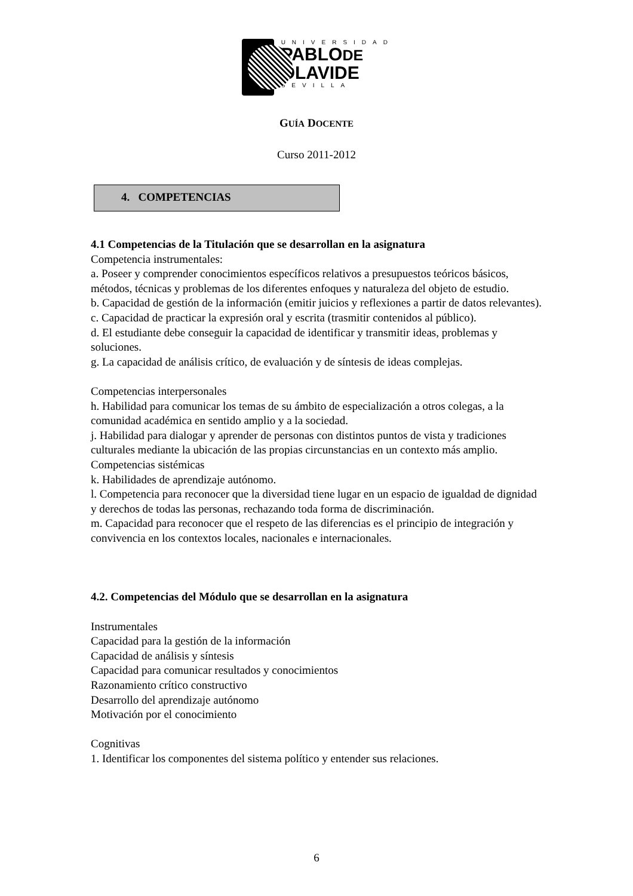UNIVERSIDAD
PABLODE
OLAVIDE
SEVILLA
GUÍA DOCENTE
Curso 2011-2012
4. COMPETENCIAS
4.1 Competencias de la Titulación que se desarrollan en la asignatura
Competencia instrumentales:
a. Poseer y comprender conocimientos específicos relativos a presupuestos teóricos básicos, métodos, técnicas y problemas de los diferentes enfoques y naturaleza del objeto de estudio.
b. Capacidad de gestión de la información (emitir juicios y reflexiones a partir de datos relevantes).
c. Capacidad de practicar la expresión oral y escrita (trasmitir contenidos al público).
d. El estudiante debe conseguir la capacidad de identificar y transmitir ideas, problemas y soluciones.
g. La capacidad de análisis crítico, de evaluación y de síntesis de ideas complejas.
Competencias interpersonales
h. Habilidad para comunicar los temas de su ámbito de especialización a otros colegas, a la comunidad académica en sentido amplio y a la sociedad.
j. Habilidad para dialogar y aprender de personas con distintos puntos de vista y tradiciones culturales mediante la ubicación de las propias circunstancias en un contexto más amplio.
Competencias sistémicas
k. Habilidades de aprendizaje autónomo.
l. Competencia para reconocer que la diversidad tiene lugar en un espacio de igualdad de dignidad y derechos de todas las personas, rechazando toda forma de discriminación.
m. Capacidad para reconocer que el respeto de las diferencias es el principio de integración y convivencia en los contextos locales, nacionales e internacionales.
4.2. Competencias del Módulo que se desarrollan en la asignatura
Instrumentales
Capacidad para la gestión de la información
Capacidad de análisis y síntesis
Capacidad para comunicar resultados y conocimientos
Razonamiento crítico constructivo
Desarrollo del aprendizaje autónomo
Motivación por el conocimiento
Cognitivas
1. Identificar los componentes del sistema político y entender sus relaciones.
6